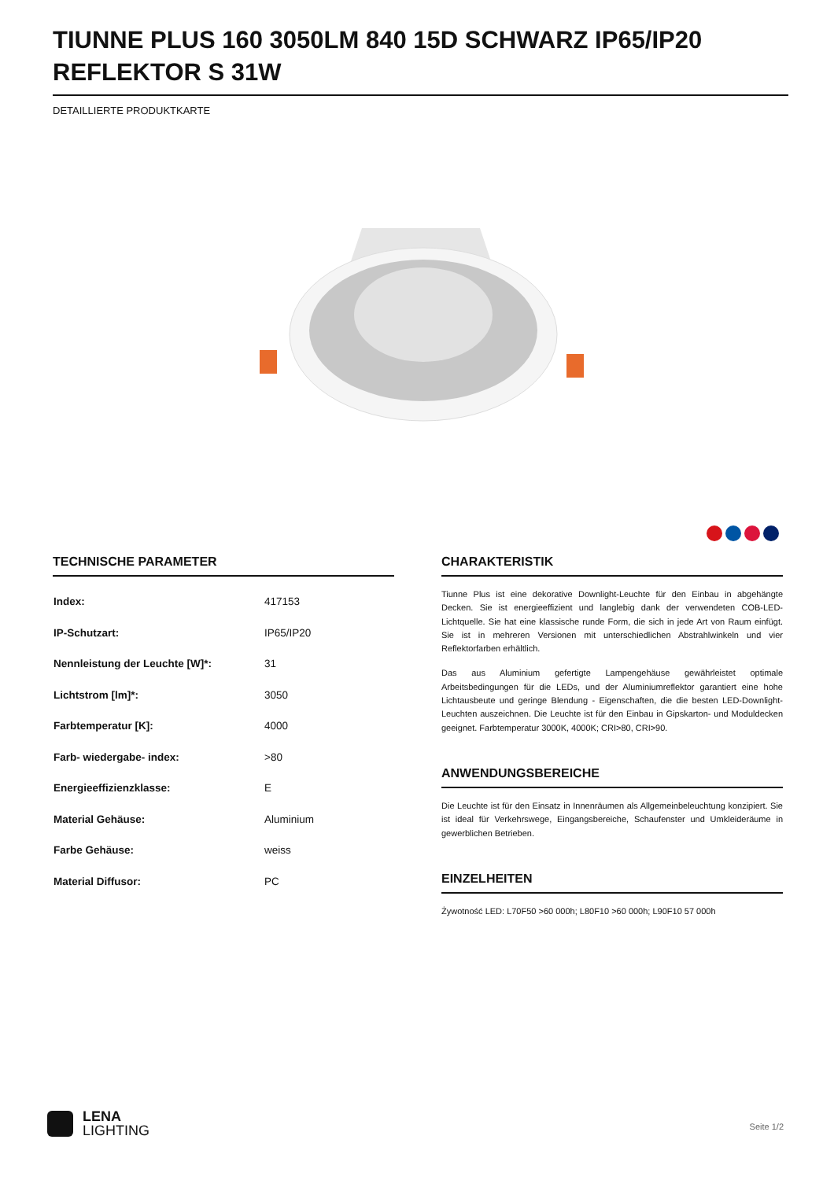TIUNNE PLUS 160 3050LM 840 15D SCHWARZ IP65/IP20 REFLEKTOR S 31W
DETAILLIERTE PRODUKTKARTE
TECHNISCHE PARAMETER
| Index: | 417153 |
| IP-Schutzart: | IP65/IP20 |
| Nennleistung der Leuchte [W]*: | 31 |
| Lichtstrom [lm]*: | 3050 |
| Farbtemperatur [K]: | 4000 |
| Farb- wiedergabe- index: | >80 |
| Energieeffizienzklasse: | E |
| Material Gehäuse: | Aluminium |
| Farbe Gehäuse: | weiss |
| Material Diffusor: | PC |
CHARAKTERISTIK
Tiunne Plus ist eine dekorative Downlight-Leuchte für den Einbau in abgehängte Decken. Sie ist energieeffizient und langlebig dank der verwendeten COB-LED-Lichtquelle. Sie hat eine klassische runde Form, die sich in jede Art von Raum einfügt. Sie ist in mehreren Versionen mit unterschiedlichen Abstrahlwinkeln und vier Reflektorfarben erhältlich.
Das aus Aluminium gefertigte Lampengehäuse gewährleistet optimale Arbeitsbedingungen für die LEDs, und der Aluminiumreflektor garantiert eine hohe Lichtausbeute und geringe Blendung - Eigenschaften, die die besten LED-Downlight-Leuchten auszeichnen. Die Leuchte ist für den Einbau in Gipskarton- und Moduldecken geeignet. Farbtemperatur 3000K, 4000K; CRI>80, CRI>90.
ANWENDUNGSBEREICHE
Die Leuchte ist für den Einsatz in Innenräumen als Allgemeinbeleuchtung konzipiert. Sie ist ideal für Verkehrswege, Eingangsbereiche, Schaufenster und Umkleideräume in gewerblichen Betrieben.
EINZELHEITEN
Żywotność LED: L70F50 >60 000h; L80F10 >60 000h; L90F10 57 000h
LENA
LIGHTING
Seite 1/2